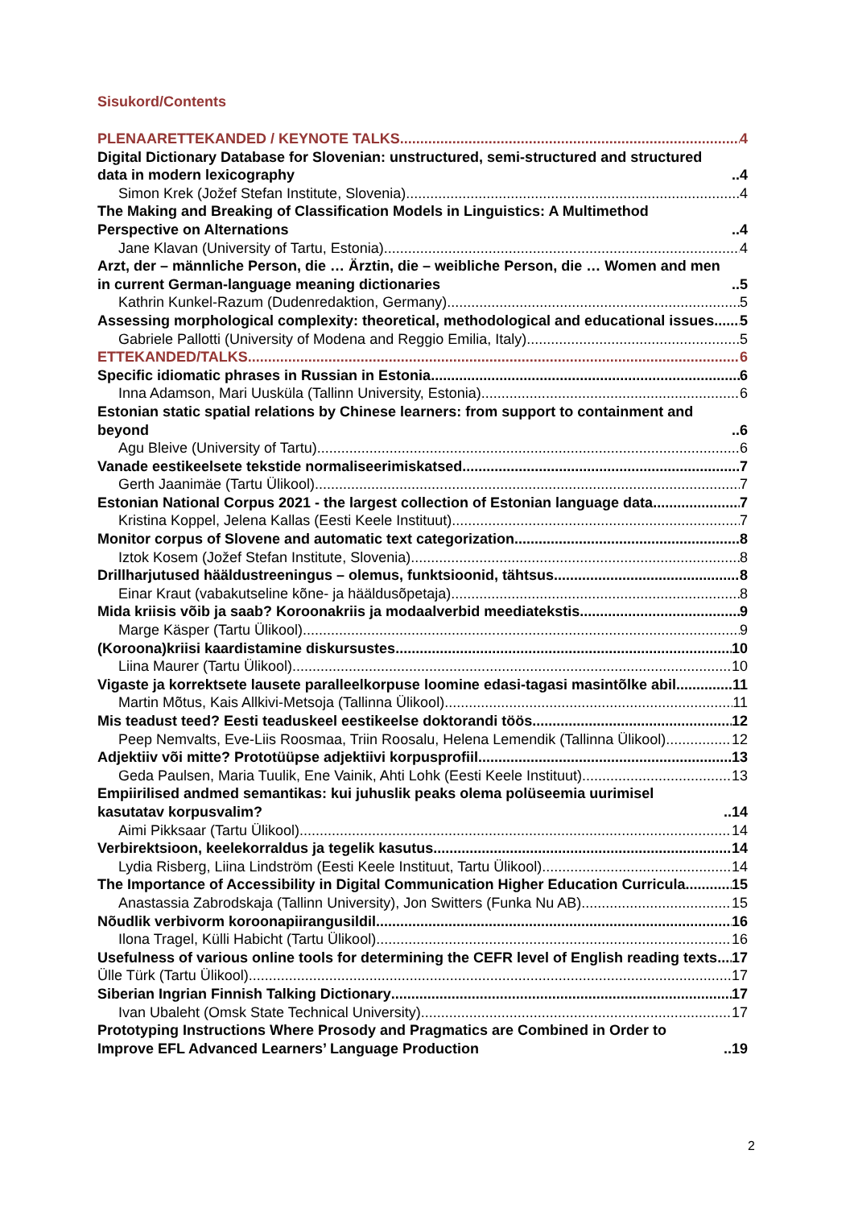Sisukord/Contents
PLENAARETTEKANDED / KEYNOTE TALKS 4
Digital Dictionary Database for Slovenian: unstructured, semi-structured and structured data in modern lexicography 4
Simon Krek (Jožef Stefan Institute, Slovenia) 4
The Making and Breaking of Classification Models in Linguistics: A Multimethod Perspective on Alternations 4
Jane Klavan (University of Tartu, Estonia) 4
Arzt, der – männliche Person, die … Ärztin, die – weibliche Person, die … Women and men in current German-language meaning dictionaries 5
Kathrin Kunkel-Razum (Dudenredaktion, Germany) 5
Assessing morphological complexity: theoretical, methodological and educational issues 5
Gabriele Pallotti (University of Modena and Reggio Emilia, Italy) 5
ETTEKANDED/TALKS 6
Specific idiomatic phrases in Russian in Estonia 6
Inna Adamson, Mari Uusküla (Tallinn University, Estonia) 6
Estonian static spatial relations by Chinese learners: from support to containment and beyond 6
Agu Bleive (University of Tartu) 6
Vanade eestikeelsete tekstide normaliseerimiskatsed 7
Gerth Jaanimäe (Tartu Ülikool) 7
Estonian National Corpus 2021 - the largest collection of Estonian language data 7
Kristina Koppel, Jelena Kallas (Eesti Keele Instituut) 7
Monitor corpus of Slovene and automatic text categorization 8
Iztok Kosem (Jožef Stefan Institute, Slovenia) 8
Drillharjutused hääldustreeningus – olemus, funktsioonid, tähtsus 8
Einar Kraut (vabakutseline kõne- ja hääldusõpetaja) 8
Mida kriisis võib ja saab? Koroonakriis ja modaalverbid meediatekstis 9
Marge Käsper (Tartu Ülikool) 9
(Koroona)kriisi kaardistamine diskursustes 10
Liina Maurer (Tartu Ülikool) 10
Vigaste ja korrektsete lausete paralleelkorpuse loomine edasi-tagasi masintõlke abil 11
Martin Mõtus, Kais Allkivi-Metsoja (Tallinna Ülikool) 11
Mis teadust teed? Eesti teaduskeel eestikeelse doktorandi töös 12
Peep Nemvalts, Eve-Liis Roosmaa, Triin Roosalu, Helena Lemendik (Tallinna Ülikool) 12
Adjektiiv või mitte? Prototüüpse adjektiivi korpusprofiil 13
Geda Paulsen, Maria Tuulik, Ene Vainik, Ahti Lohk (Eesti Keele Instituut) 13
Empiirilised andmed semantikas: kui juhuslik peaks olema polüseemia uurimisel kasutatav korpusvalim? 14
Aimi Pikksaar (Tartu Ülikool) 14
Verbirektsioon, keelekorraldus ja tegelik kasutus 14
Lydia Risberg, Liina Lindström (Eesti Keele Instituut, Tartu Ülikool) 14
The Importance of Accessibility in Digital Communication Higher Education Curricula. 15
Anastassia Zabrodskaja (Tallinn University), Jon Switters (Funka Nu AB) 15
Nõudlik verbivorm koroonapiirangusildil 16
Ilona Tragel, Külli Habicht (Tartu Ülikool) 16
Usefulness of various online tools for determining the CEFR level of English reading texts 17
Ülle Türk (Tartu Ülikool) 17
Siberian Ingrian Finnish Talking Dictionary 17
Ivan Ubaleht (Omsk State Technical University) 17
Prototyping Instructions Where Prosody and Pragmatics are Combined in Order to Improve EFL Advanced Learners’ Language Production 19
2